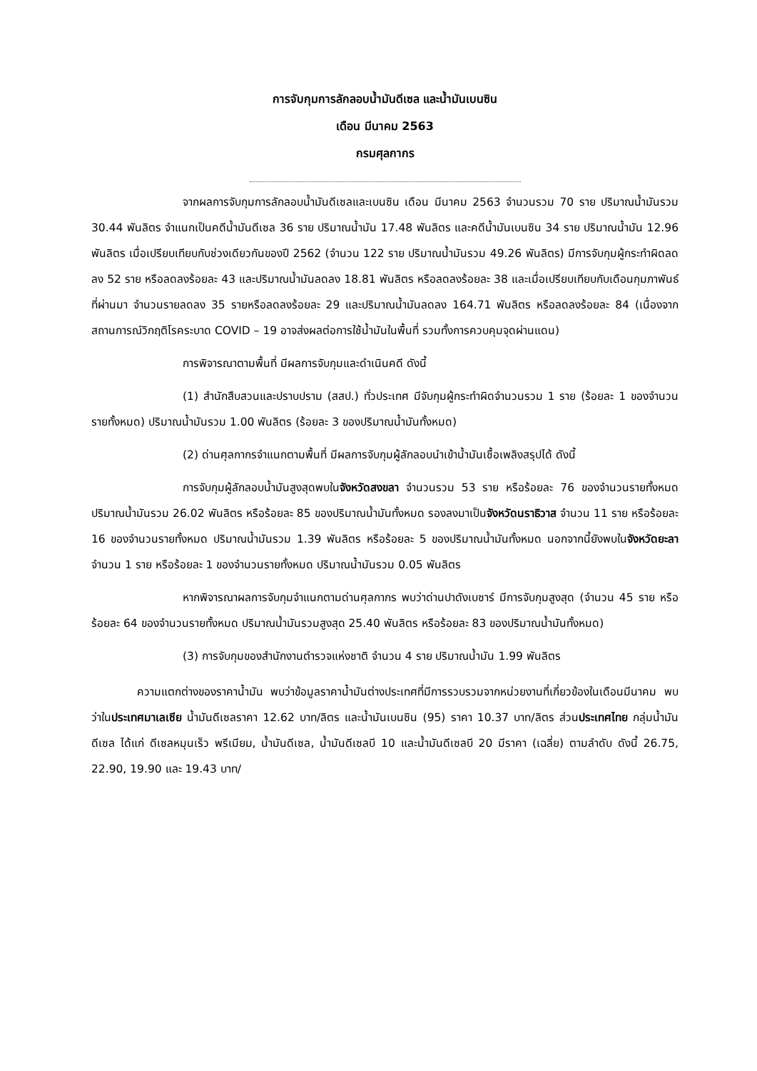การจับกุมการลักลอบน้ำมันดีเซล และน้ำมันเบนซิน
เดือน มีนาคม 2563
กรมศุลกากร
จากผลการจับกุมการลักลอบน้ำมันดีเซลและเบนซิน เดือน มีนาคม 2563 จำนวนรวม 70 ราย ปริมาณน้ำมันรวม 30.44 พันลิตร จำแนกเป็นคดีน้ำมันดีเซล 36 ราย ปริมาณน้ำมัน 17.48 พันลิตร และคดีน้ำมันเบนซิน 34 ราย ปริมาณน้ำมัน 12.96 พันลิตร เมื่อเปรียบเทียบกับช่วงเดียวกันของปี 2562 (จำนวน 122 ราย ปริมาณน้ำมันรวม 49.26 พันลิตร) มีการจับกุมผู้กระทำผิดลดลง 52 ราย หรือลดลงร้อยละ 43 และปริมาณน้ำมันลดลง 18.81 พันลิตร หรือลดลงร้อยละ 38 และเมื่อเปรียบเทียบกับเดือนกุมภาพันธ์ที่ผ่านมา จำนวนรายลดลง 35 รายหรือลดลงร้อยละ 29 และปริมาณน้ำมันลดลง 164.71 พันลิตร หรือลดลงร้อยละ 84 (เนื่องจากสถานการณ์วิกฤติโรคระบาด COVID – 19 อาจส่งผลต่อการใช้น้ำมันในพื้นที่ รวมทั้งการควบคุมจุดผ่านแดน)
การพิจารณาตามพื้นที่ มีผลการจับกุมและดำเนินคดี ดังนี้
(1) สำนักสืบสวนและปราบปราม (สสป.) ทั่วประเทศ มีจับกุมผู้กระทำผิดจำนวนรวม 1 ราย (ร้อยละ 1 ของจำนวนรายทั้งหมด) ปริมาณน้ำมันรวม 1.00 พันลิตร (ร้อยละ 3 ของปริมาณน้ำมันทั้งหมด)
(2) ด่านศุลกากรจำแนกตามพื้นที่ มีผลการจับกุมผู้ลักลอบนำเข้าน้ำมันเชื้อเพลิงสรุปได้ ดังนี้
การจับกุมผู้ลักลอบน้ำมันสูงสุดพบในจังหวัดสงขลา จำนวนรวม 53 ราย หรือร้อยละ 76 ของจำนวนรายทั้งหมด ปริมาณน้ำมันรวม 26.02 พันลิตร หรือร้อยละ 85 ของปริมาณน้ำมันทั้งหมด รองลงมาเป็นจังหวัดนราธิวาส จำนวน 11 ราย หรือร้อยละ 16 ของจำนวนรายทั้งหมด ปริมาณน้ำมันรวม 1.39 พันลิตร หรือร้อยละ 5 ของปริมาณน้ำมันทั้งหมด นอกจากนี้ยังพบในจังหวัดยะลา จำนวน 1 ราย หรือร้อยละ 1 ของจำนวนรายทั้งหมด ปริมาณน้ำมันรวม 0.05 พันลิตร
หากพิจารณาผลการจับกุมจำแนกตามด่านศุลกากร พบว่าด่านปาดังเบซาร์ มีการจับกุมสูงสุด (จำนวน 45 ราย หรือร้อยละ 64 ของจำนวนรายทั้งหมด ปริมาณน้ำมันรวมสูงสุด 25.40 พันลิตร หรือร้อยละ 83 ของปริมาณน้ำมันทั้งหมด)
(3) การจับกุมของสำนักงานตำรวจแห่งชาติ จำนวน 4 ราย ปริมาณน้ำมัน 1.99 พันลิตร
ความแตกต่างของราคาน้ำมัน พบว่าข้อมูลราคาน้ำมันต่างประเทศที่มีการรวบรวมจากหน่วยงานที่เกี่ยวข้องในเดือนมีนาคม พบว่าในประเทศมาเลเซีย น้ำมันดีเซลราคา 12.62 บาท/ลิตร และน้ำมันเบนซิน (95) ราคา 10.37 บาท/ลิตร ส่วนประเทศไทย กลุ่มน้ำมันดีเซล ได้แก่ ดีเซลหมุนเร็ว พรีเมียม, น้ำมันดีเซล, น้ำมันดีเซลบี 10 และน้ำมันดีเซลบี 20 มีราคา (เฉลี่ย) ตามลำดับ ดังนี้ 26.75, 22.90, 19.90 และ 19.43 บาท/